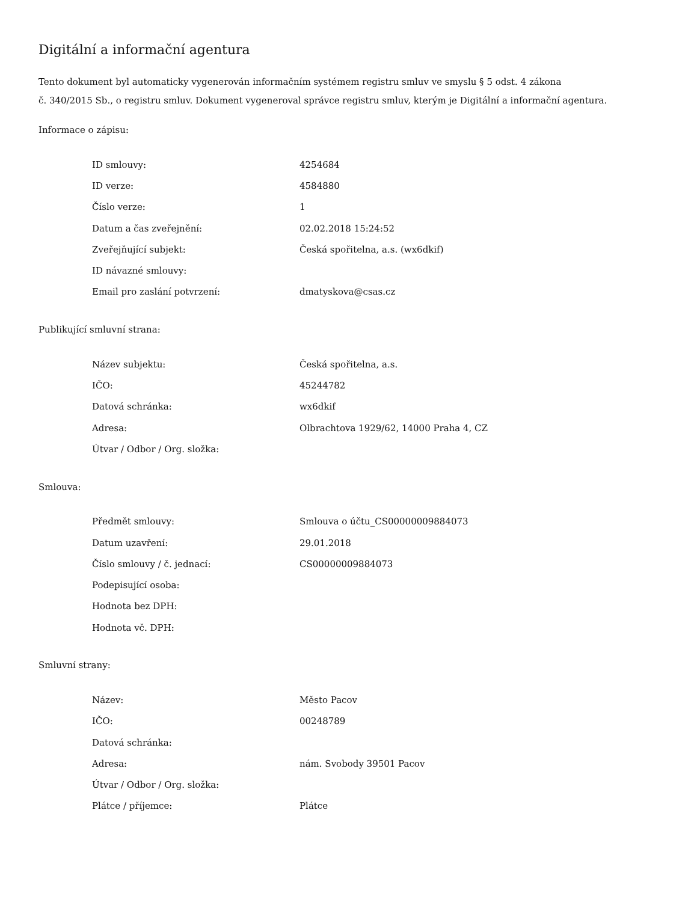Digitální a informační agentura
Tento dokument byl automaticky vygenerován informačním systémem registru smluv ve smyslu § 5 odst. 4 zákona
č. 340/2015 Sb., o registru smluv. Dokument vygeneroval správce registru smluv, kterým je Digitální a informační agentura.
Informace o zápisu:
| ID smlouvy: | 4254684 |
| ID verze: | 4584880 |
| Číslo verze: | 1 |
| Datum a čas zveřejnění: | 02.02.2018 15:24:52 |
| Zveřejňující subjekt: | Česká spořitelna, a.s. (wx6dkif) |
| ID návazné smlouvy: | |
| Email pro zaslání potvrzení: | dmatyskova@csas.cz |
Publikující smluvní strana:
| Název subjektu: | Česká spořitelna, a.s. |
| IČO: | 45244782 |
| Datová schránka: | wx6dkif |
| Adresa: | Olbrachtova 1929/62, 14000 Praha 4, CZ |
| Útvar / Odbor / Org. složka: | |
Smlouva:
| Předmět smlouvy: | Smlouva o účtu_CS00000009884073 |
| Datum uzavření: | 29.01.2018 |
| Číslo smlouvy / č. jednací: | CS00000009884073 |
| Podepisující osoba: | |
| Hodnota bez DPH: | |
| Hodnota vč. DPH: | |
Smluvní strany:
| Název: | Město Pacov |
| IČO: | 00248789 |
| Datová schránka: | |
| Adresa: | nám. Svobody 39501 Pacov |
| Útvar / Odbor / Org. složka: | |
| Plátce / příjemce: | Plátce |